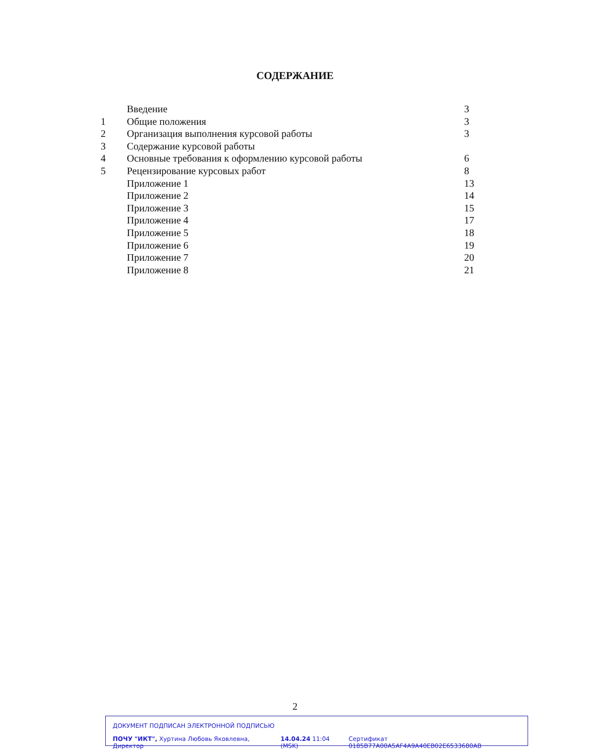СОДЕРЖАНИЕ
| | Введение | 3 |
| 1 | Общие положения | 3 |
| 2 | Организация выполнения курсовой работы | 3 |
| 3 | Содержание курсовой работы | |
| 4 | Основные требования к оформлению курсовой работы | 6 |
| 5 | Рецензирование курсовых работ | 8 |
| | Приложение 1 | 13 |
| | Приложение 2 | 14 |
| | Приложение 3 | 15 |
| | Приложение 4 | 17 |
| | Приложение 5 | 18 |
| | Приложение 6 | 19 |
| | Приложение 7 | 20 |
| | Приложение 8 | 21 |
2
ДОКУМЕНТ ПОДПИСАН ЭЛЕКТРОННОЙ ПОДПИСЬЮ
ПОЧУ "ИКТ", Хуртина Любовь Яковлевна, Директор 14.04.24 11:04 (MSK) Сертификат 0185B77A00A5AF4A9A40EB02E6533680AB